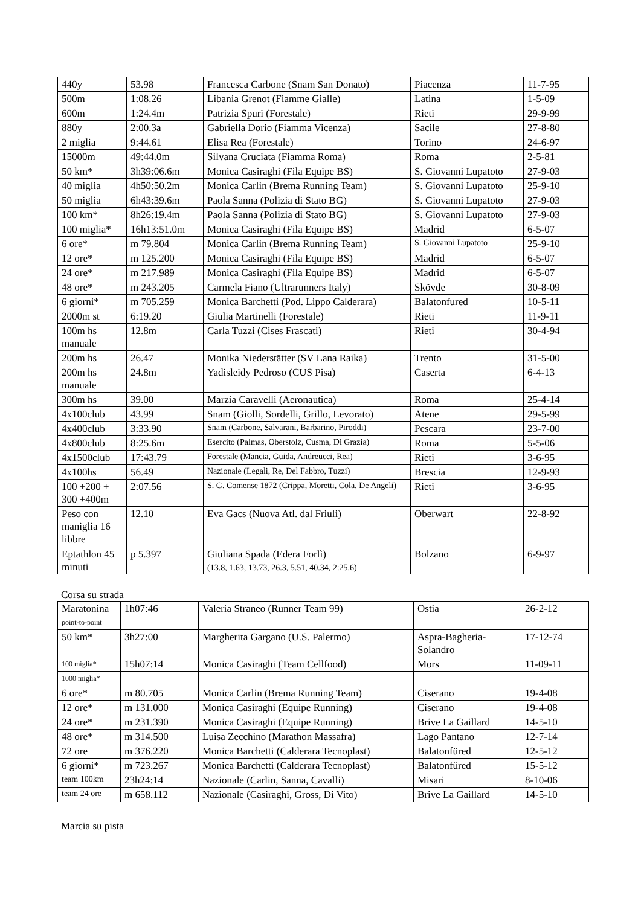| 440y | 53.98 | Francesca Carbone (Snam San Donato) | Piacenza | 11-7-95 |
| 500m | 1:08.26 | Libania Grenot (Fiamme Gialle) | Latina | 1-5-09 |
| 600m | 1:24.4m | Patrizia Spuri (Forestale) | Rieti | 29-9-99 |
| 880y | 2:00.3a | Gabriella Dorio (Fiamma Vicenza) | Sacile | 27-8-80 |
| 2 miglia | 9:44.61 | Elisa Rea (Forestale) | Torino | 24-6-97 |
| 15000m | 49:44.0m | Silvana Cruciata (Fiamma Roma) | Roma | 2-5-81 |
| 50 km* | 3h39:06.6m | Monica Casiraghi (Fila Equipe BS) | S. Giovanni Lupatoto | 27-9-03 |
| 40 miglia | 4h50:50.2m | Monica Carlin (Brema Running Team) | S. Giovanni Lupatoto | 25-9-10 |
| 50 miglia | 6h43:39.6m | Paola Sanna (Polizia di Stato BG) | S. Giovanni Lupatoto | 27-9-03 |
| 100 km* | 8h26:19.4m | Paola Sanna (Polizia di Stato BG) | S. Giovanni Lupatoto | 27-9-03 |
| 100 miglia* | 16h13:51.0m | Monica Casiraghi (Fila Equipe BS) | Madrid | 6-5-07 |
| 6 ore* | m 79.804 | Monica Carlin (Brema Running Team) | S. Giovanni Lupatoto | 25-9-10 |
| 12 ore* | m 125.200 | Monica Casiraghi (Fila Equipe BS) | Madrid | 6-5-07 |
| 24 ore* | m 217.989 | Monica Casiraghi (Fila Equipe BS) | Madrid | 6-5-07 |
| 48 ore* | m 243.205 | Carmela Fiano (Ultrarunners Italy) | Skövde | 30-8-09 |
| 6 giorni* | m 705.259 | Monica Barchetti (Pod. Lippo Calderara) | Balatonfured | 10-5-11 |
| 2000m st | 6:19.20 | Giulia Martinelli (Forestale) | Rieti | 11-9-11 |
| 100m hs manuale | 12.8m | Carla Tuzzi (Cises Frascati) | Rieti | 30-4-94 |
| 200m hs | 26.47 | Monika Niederstätter (SV Lana Raika) | Trento | 31-5-00 |
| 200m hs manuale | 24.8m | Yadisleidy Pedroso (CUS Pisa) | Caserta | 6-4-13 |
| 300m hs | 39.00 | Marzia Caravelli (Aeronautica) | Roma | 25-4-14 |
| 4x100club | 43.99 | Snam (Giolli, Sordelli, Grillo, Levorato) | Atene | 29-5-99 |
| 4x400club | 3:33.90 | Snam (Carbone, Salvarani, Barbarino, Piroddi) | Pescara | 23-7-00 |
| 4x800club | 8:25.6m | Esercito (Palmas, Oberstolz, Cusma, Di Grazia) | Roma | 5-5-06 |
| 4x1500club | 17:43.79 | Forestale (Mancia, Guida, Andreucci, Rea) | Rieti | 3-6-95 |
| 4x100hs | 56.49 | Nazionale (Legali, Re, Del Fabbro, Tuzzi) | Brescia | 12-9-93 |
| 100 +200 + 300 +400m | 2:07.56 | S. G. Comense 1872 (Crippa, Moretti, Cola, De Angeli) | Rieti | 3-6-95 |
| Peso con maniglia 16 libbre | 12.10 | Eva Gacs (Nuova Atl. dal Friuli) | Oberwart | 22-8-92 |
| Eptathlon 45 minuti | p 5.397 | Giuliana Spada (Edera Forlì) (13.8, 1.63, 13.73, 26.3, 5.51, 40.34, 2:25.6) | Bolzano | 6-9-97 |
Corsa su strada
| Maratonina point-to-point | 1h07:46 | Valeria Straneo (Runner Team 99) | Ostia | 26-2-12 |
| 50 km* | 3h27:00 | Margherita Gargano (U.S. Palermo) | Aspra-Bagheria-Solandro | 17-12-74 |
| 100 miglia* | 15h07:14 | Monica Casiraghi (Team Cellfood) | Mors | 11-09-11 |
| 1000 miglia* | | | | |
| 6 ore* | m 80.705 | Monica Carlin (Brema Running Team) | Ciserano | 19-4-08 |
| 12 ore* | m 131.000 | Monica Casiraghi (Equipe Running) | Ciserano | 19-4-08 |
| 24 ore* | m 231.390 | Monica Casiraghi (Equipe Running) | Brive La Gaillard | 14-5-10 |
| 48 ore* | m 314.500 | Luisa Zecchino (Marathon Massafra) | Lago Pantano | 12-7-14 |
| 72 ore | m 376.220 | Monica Barchetti (Calderara Tecnoplast) | Balatonfüred | 12-5-12 |
| 6 giorni* | m 723.267 | Monica Barchetti (Calderara Tecnoplast) | Balatonfüred | 15-5-12 |
| team 100km | 23h24:14 | Nazionale (Carlin, Sanna, Cavalli) | Misari | 8-10-06 |
| team 24 ore | m 658.112 | Nazionale (Casiraghi, Gross, Di Vito) | Brive La Gaillard | 14-5-10 |
Marcia su pista